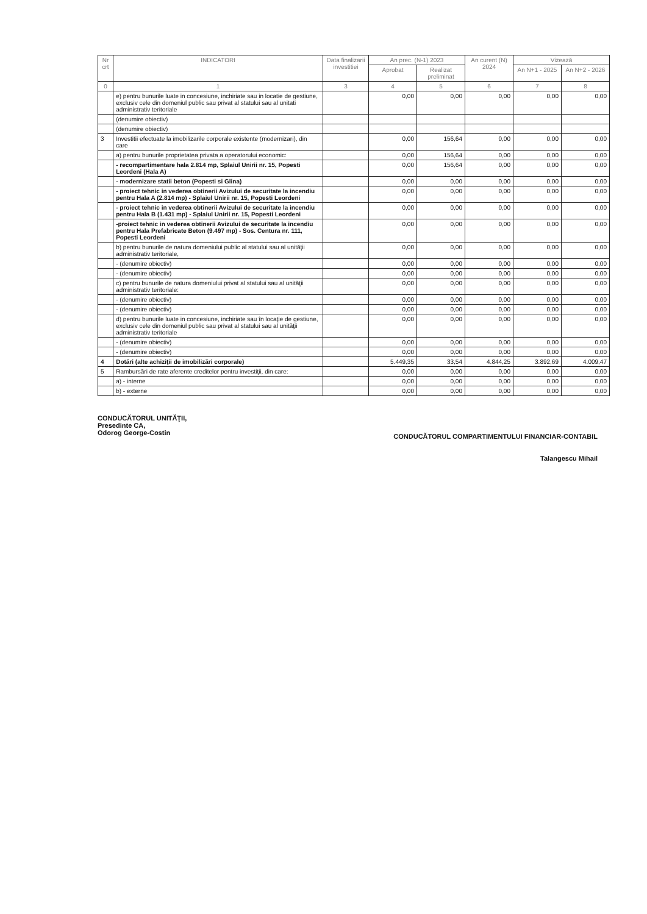| Nr crt | INDICATORI | Data finalizarii investitiei | An prec. (N-1) 2023 | | An curent (N) 2024 | Vizează | |
| --- | --- | --- | --- | --- | --- | --- | --- |
| | | | Aprobat | Realizat preliminat | | An N+1 - 2025 | An N+2 - 2026 |
| 0 | 1 | 3 | 4 | 5 | 6 | 7 | 8 |
| | e) pentru bunurile luate in concesiune, inchiriate sau in locatie de gestiune, exclusiv cele din domeniul public sau privat al statului sau al unitati administrativ teritoriale | | 0,00 | 0,00 | 0,00 | 0,00 | 0,00 |
| | (denumire obiectiv) | | | | | | |
| | (denumire obiectiv) | | | | | | |
| 3 | Investitii efectuate la imobilizarile corporale existente (modernizari), din care | | 0,00 | 156,64 | 0,00 | 0,00 | 0,00 |
| | a) pentru bunurile proprietatea privata a operatorului economic: | | 0,00 | 156,64 | 0,00 | 0,00 | 0,00 |
| | - recompartimentare hala 2.814 mp, Splaiul Unirii nr. 15, Popesti Leordeni (Hala A) | | 0,00 | 156,64 | 0,00 | 0,00 | 0,00 |
| | - modernizare statii beton (Popesti si Glina) | | 0,00 | 0,00 | 0,00 | 0,00 | 0,00 |
| | - proiect tehnic in vederea obtinerii Avizului de securitate la incendiu pentru Hala A (2.814 mp) - Splaiul Unirii nr. 15, Popesti Leordeni | | 0,00 | 0,00 | 0,00 | 0,00 | 0,00 |
| | - proiect tehnic in vederea obtinerii Avizului de securitate la incendiu pentru Hala B (1.431 mp) - Splaiul Unirii nr. 15, Popesti Leordeni | | 0,00 | 0,00 | 0,00 | 0,00 | 0,00 |
| | -proiect tehnic in vederea obtinerii Avizului de securitate la incendiu pentru Hala Prefabricate Beton (9.497 mp) - Sos. Centura nr. 111, Popesti Leordeni | | 0,00 | 0,00 | 0,00 | 0,00 | 0,00 |
| | b) pentru bunurile de natura domeniului public al statului sau al unităţii administrativ teritoriale, | | 0,00 | 0,00 | 0,00 | 0,00 | 0,00 |
| | - (denumire obiectiv) | | 0,00 | 0,00 | 0,00 | 0,00 | 0,00 |
| | - (denumire obiectiv) | | 0,00 | 0,00 | 0,00 | 0,00 | 0,00 |
| | c) pentru bunurile de natura domeniului privat al statului sau al unităţii administrativ teritoriale: | | 0,00 | 0,00 | 0,00 | 0,00 | 0,00 |
| | - (denumire obiectiv) | | 0,00 | 0,00 | 0,00 | 0,00 | 0,00 |
| | - (denumire obiectiv) | | 0,00 | 0,00 | 0,00 | 0,00 | 0,00 |
| | d) pentru bunurile luate in concesiune, inchiriate sau în locaţie de gestiune, exclusiv cele din domeniul public sau privat al statului sau al unităţii administrativ teritoriale | | 0,00 | 0,00 | 0,00 | 0,00 | 0,00 |
| | - (denumire obiectiv) | | 0,00 | 0,00 | 0,00 | 0,00 | 0,00 |
| | - (denumire obiectiv) | | 0,00 | 0,00 | 0,00 | 0,00 | 0,00 |
| 4 | Dotări (alte achiziţii de imobilizări corporale) | | 5.449,35 | 33,54 | 4.844,25 | 3.892,69 | 4.009,47 |
| 5 | Rambursări de rate aferente creditelor pentru investiţii, din care: | | 0,00 | 0,00 | 0,00 | 0,00 | 0,00 |
| | a) - interne | | 0,00 | 0,00 | 0,00 | 0,00 | 0,00 |
| | b) - externe | | 0,00 | 0,00 | 0,00 | 0,00 | 0,00 |
CONDUCĂTORUL UNITĂŢII,
Presedinte CA,
Odorog George-Costin
CONDUCĂTORUL COMPARTIMENTULUI FINANCIAR-CONTABIL
Talangescu Mihail